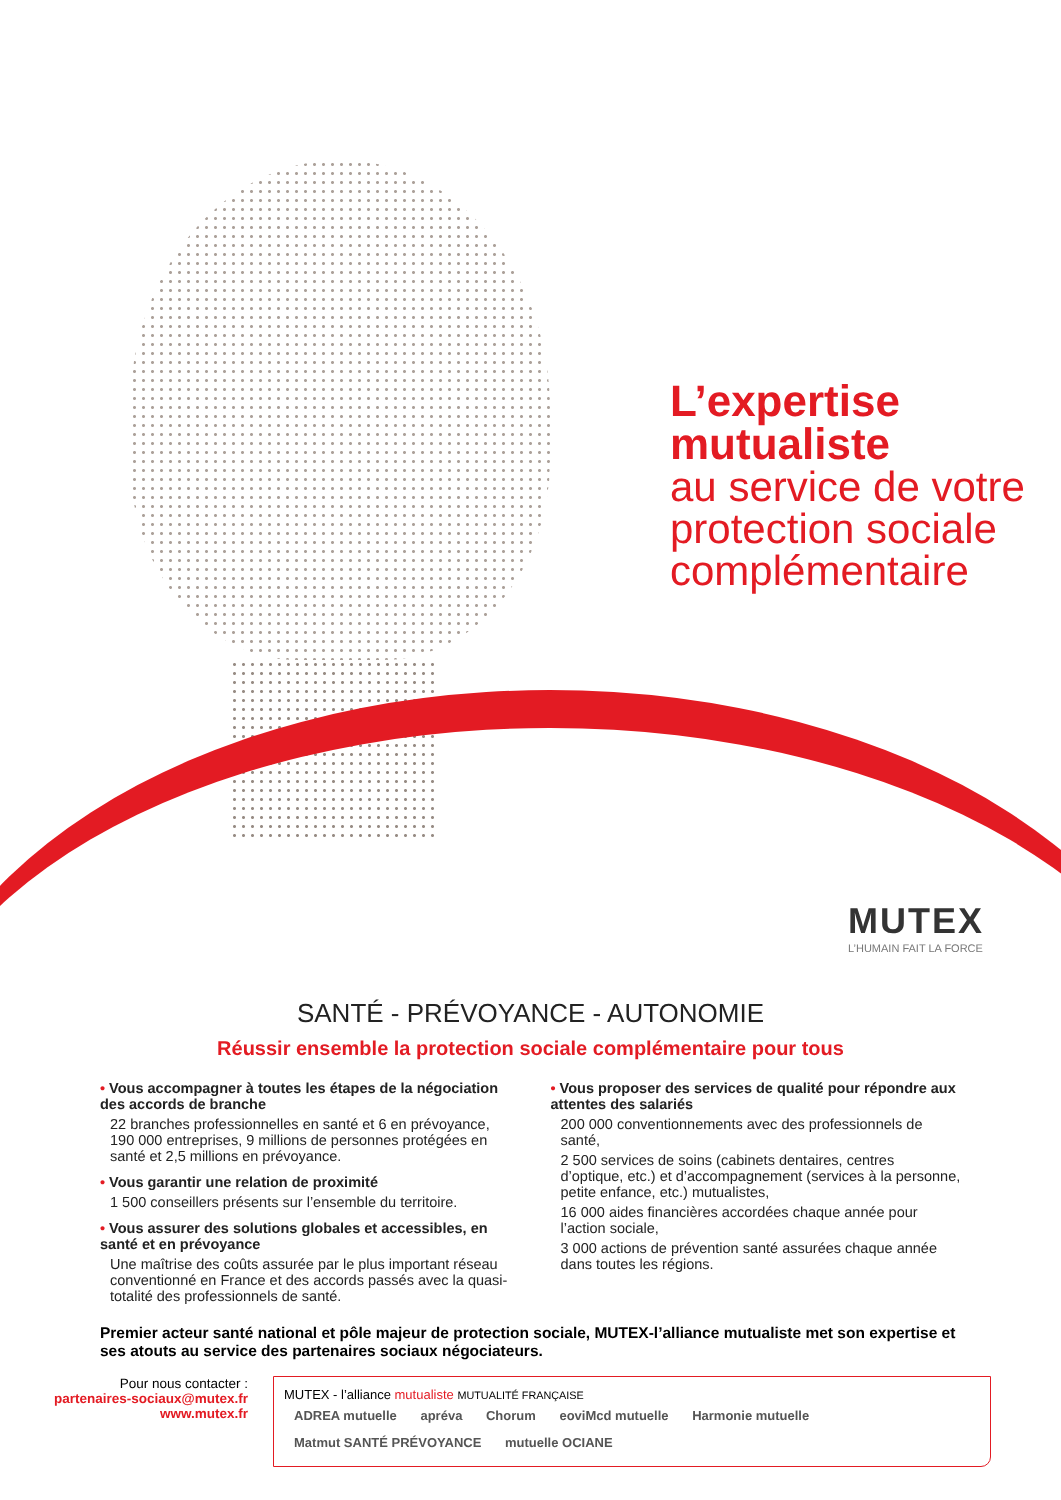L’expertise
mutualiste
au service de votre
protection sociale
complémentaire
MUTEX
L’HUMAIN FAIT LA FORCE
SANTÉ - PRÉVOYANCE - AUTONOMIE
Réussir ensemble la protection sociale complémentaire pour tous
• Vous accompagner à toutes les étapes de la négociation des accords de branche
22 branches professionnelles en santé et 6 en prévoyance, 190 000 entreprises, 9 millions de personnes protégées en santé et 2,5 millions en prévoyance.
• Vous garantir une relation de proximité
1 500 conseillers présents sur l’ensemble du territoire.
• Vous assurer des solutions globales et accessibles, en santé et en prévoyance
Une maîtrise des coûts assurée par le plus important réseau conventionné en France et des accords passés avec la quasi-totalité des professionnels de santé.
• Vous proposer des services de qualité pour répondre aux attentes des salariés
200 000 conventionnements avec des professionnels de santé,
2 500 services de soins (cabinets dentaires, centres d’optique, etc.) et d’accompagnement (services à la personne, petite enfance, etc.) mutualistes,
16 000 aides financières accordées chaque année pour l’action sociale,
3 000 actions de prévention santé assurées chaque année dans toutes les régions.
Premier acteur santé national et pôle majeur de protection sociale, MUTEX-l’alliance mutualiste met son expertise et ses atouts au service des partenaires sociaux négociateurs.
Pour nous contacter :
partenaires-sociaux@mutex.fr
www.mutex.fr
MUTEX - l’alliance mutualiste MUTUALITÉ FRANÇAISE
ADREA mutuelle apréva Chorum eoviMcd mutuelle Harmonie mutuelle Matmut SANTÉ PRÉVOYANCE mutuelle OCIANE